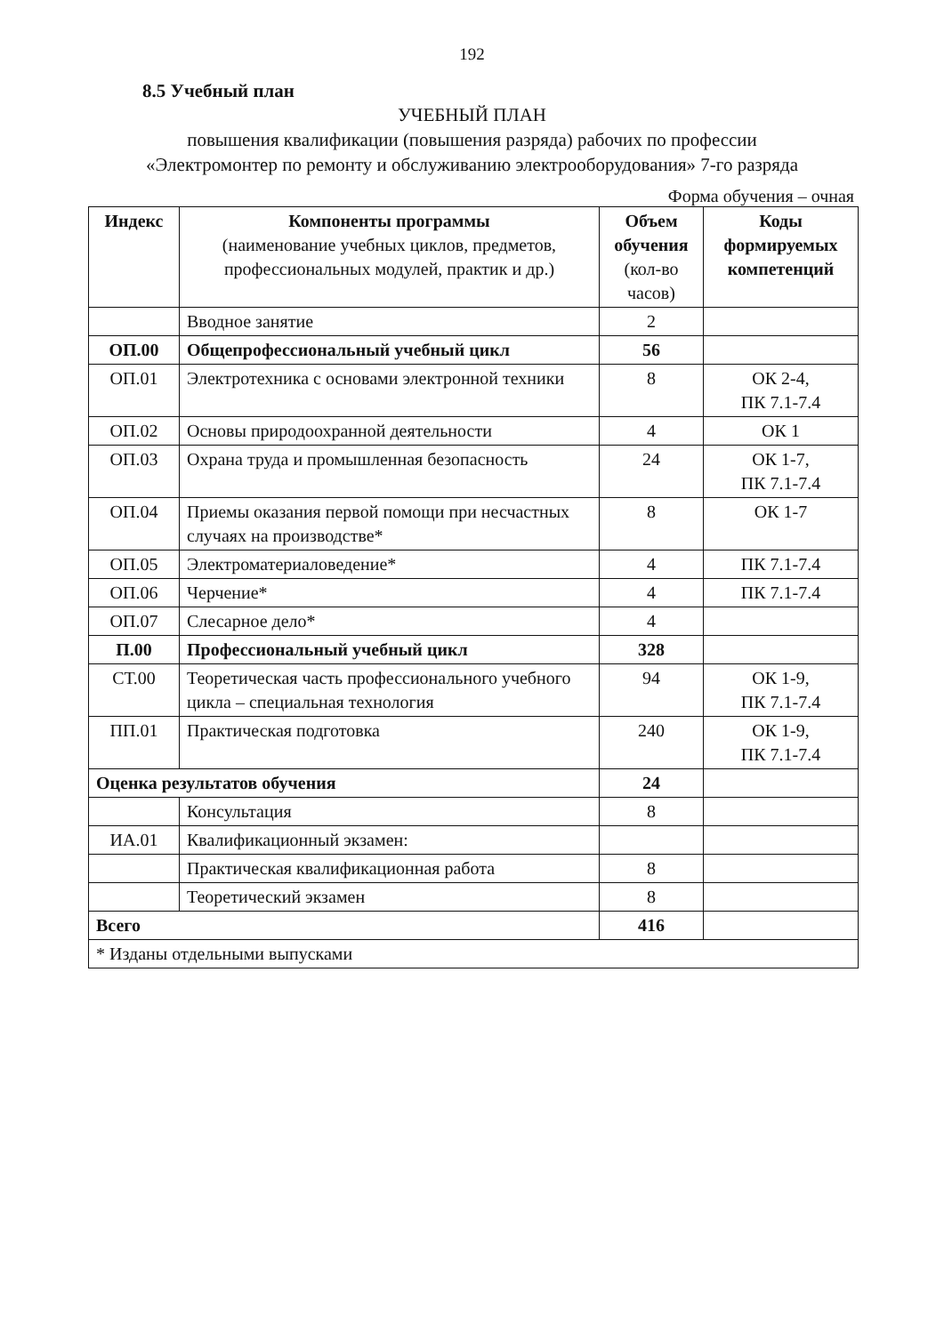192
8.5 Учебный план
УЧЕБНЫЙ ПЛАН
повышения квалификации (повышения разряда) рабочих по профессии
«Электромонтер по ремонту и обслуживанию электрооборудования» 7-го разряда
Форма обучения – очная
| Индекс | Компоненты программы (наименование учебных циклов, предметов, профессиональных модулей, практик и др.) | Объем обучения (кол-во часов) | Коды формируемых компетенций |
| --- | --- | --- | --- |
| | Вводное занятие | 2 | |
| ОП.00 | Общепрофессиональный учебный цикл | 56 | |
| ОП.01 | Электротехника с основами электронной техники | 8 | ОК 2-4, ПК 7.1-7.4 |
| ОП.02 | Основы природоохранной деятельности | 4 | ОК 1 |
| ОП.03 | Охрана труда и промышленная безопасность | 24 | ОК 1-7, ПК 7.1-7.4 |
| ОП.04 | Приемы оказания первой помощи при несчастных случаях на производстве* | 8 | ОК 1-7 |
| ОП.05 | Электроматериаловедение* | 4 | ПК 7.1-7.4 |
| ОП.06 | Черчение* | 4 | ПК 7.1-7.4 |
| ОП.07 | Слесарное дело* | 4 | |
| П.00 | Профессиональный учебный цикл | 328 | |
| СТ.00 | Теоретическая часть профессионального учебного цикла – специальная технология | 94 | ОК 1-9, ПК 7.1-7.4 |
| ПП.01 | Практическая подготовка | 240 | ОК 1-9, ПК 7.1-7.4 |
| Оценка результатов обучения | | 24 | |
| | Консультация | 8 | |
| ИА.01 | Квалификационный экзамен: | | |
| | Практическая квалификационная работа | 8 | |
| | Теоретический экзамен | 8 | |
| Всего | | 416 | |
| * Изданы отдельными выпусками | | | |